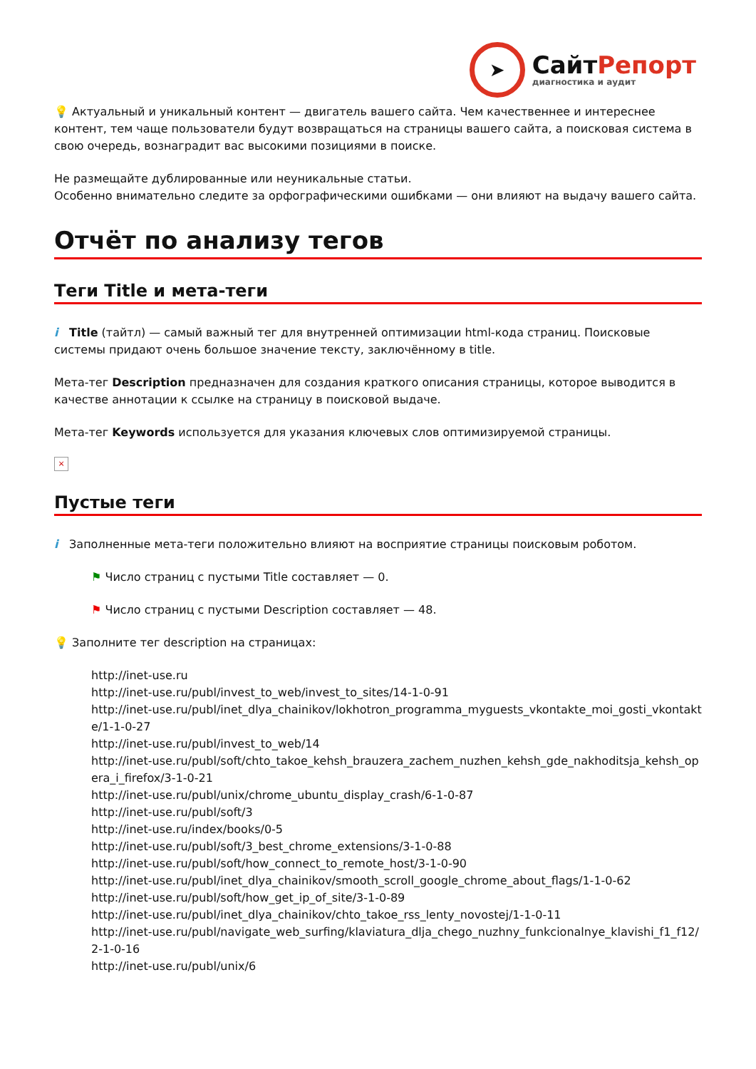➤
СайтРепорт
диагностика и аудит
💡 Актуальный и уникальный контент — двигатель вашего сайта. Чем качественнее и интереснее контент, тем чаще пользователи будут возвращаться на страницы вашего сайта, а поисковая система в свою очередь, вознаградит вас высокими позициями в поиске.
Не размещайте дублированные или неуникальные статьи.
Особенно внимательно следите за орфографическими ошибками — они влияют на выдачу вашего сайта.
Отчёт по анализу тегов
Теги Title и мета-теги
i Title (тайтл) — самый важный тег для внутренней оптимизации html-кода страниц. Поисковые системы придают очень большое значение тексту, заключённому в title.
Мета-тег Description предназначен для создания краткого описания страницы, которое выводится в качестве аннотации к ссылке на страницу в поисковой выдаче.
Мета-тег Keywords используется для указания ключевых слов оптимизируемой страницы.
×
Пустые теги
i Заполненные мета-теги положительно влияют на восприятие страницы поисковым роботом.
⚑ Число страниц с пустыми Title составляет — 0.
⚑ Число страниц с пустыми Description составляет — 48.
💡 Заполните тег description на страницах:
http://inet-use.ru
http://inet-use.ru/publ/invest_to_web/invest_to_sites/14-1-0-91
http://inet-use.ru/publ/inet_dlya_chainikov/lokhotron_programma_myguests_vkontakte_moi_gosti_vkontakte/1-1-0-27
http://inet-use.ru/publ/invest_to_web/14
http://inet-use.ru/publ/soft/chto_takoe_kehsh_brauzera_zachem_nuzhen_kehsh_gde_nakhoditsja_kehsh_opera_i_firefox/3-1-0-21
http://inet-use.ru/publ/unix/chrome_ubuntu_display_crash/6-1-0-87
http://inet-use.ru/publ/soft/3
http://inet-use.ru/index/books/0-5
http://inet-use.ru/publ/soft/3_best_chrome_extensions/3-1-0-88
http://inet-use.ru/publ/soft/how_connect_to_remote_host/3-1-0-90
http://inet-use.ru/publ/inet_dlya_chainikov/smooth_scroll_google_chrome_about_flags/1-1-0-62
http://inet-use.ru/publ/soft/how_get_ip_of_site/3-1-0-89
http://inet-use.ru/publ/inet_dlya_chainikov/chto_takoe_rss_lenty_novostej/1-1-0-11
http://inet-use.ru/publ/navigate_web_surfing/klaviatura_dlja_chego_nuzhny_funkcionalnye_klavishi_f1_f12/2-1-0-16
http://inet-use.ru/publ/unix/6